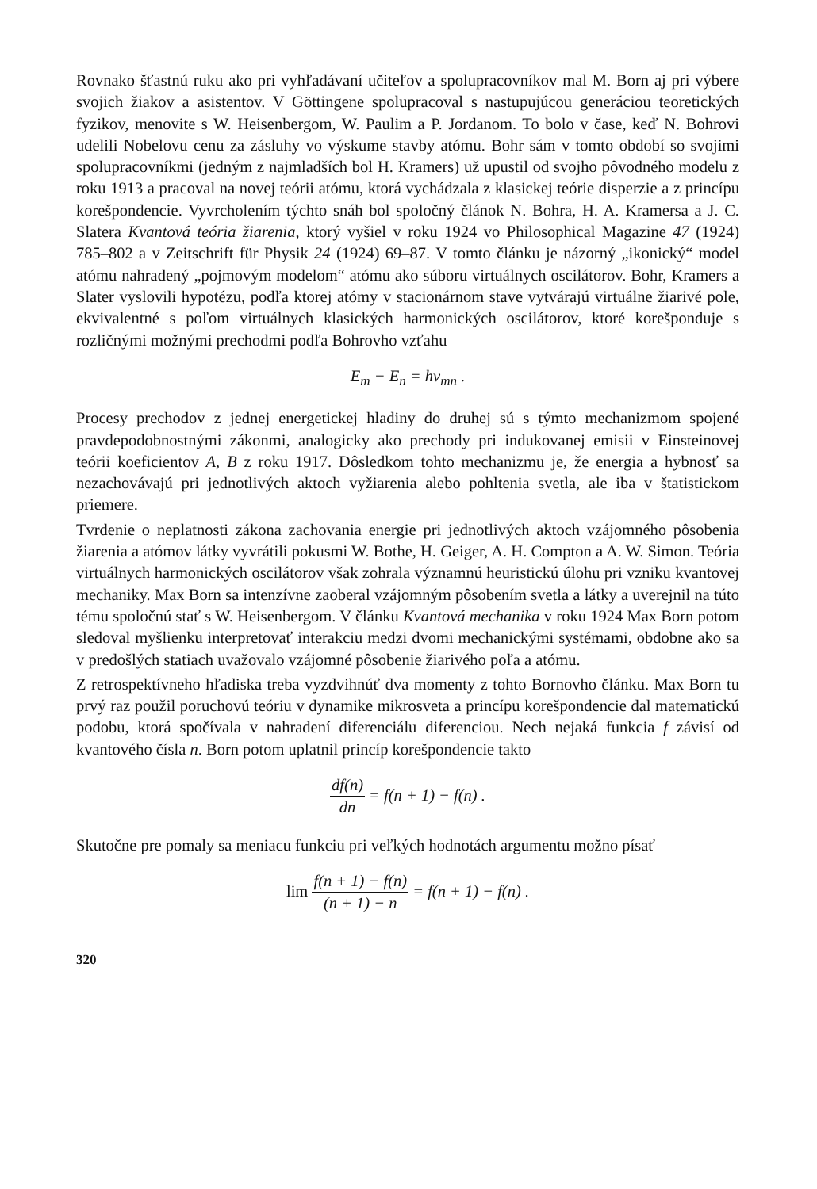Rovnako šťastnú ruku ako pri vyhľadávaní učiteľov a spolupracovníkov mal M. Born aj pri výbere svojich žiakov a asistentov. V Göttingene spolupracoval s nastupujúcou generáciou teoretických fyzikov, menovite s W. Heisenbergom, W. Paulim a P. Jordanom. To bolo v čase, keď N. Bohrovi udelili Nobelovu cenu za zásluhy vo výskume stavby atómu. Bohr sám v tomto období so svojimi spolupracovníkmi (jedným z najmladších bol H. Kramers) už upustil od svojho pôvodného modelu z roku 1913 a pracoval na novej teórii atómu, ktorá vychádzala z klasickej teórie disperzie a z princípu korešpondencie. Vyvrcholením týchto snáh bol spoločný článok N. Bohra, H. A. Kramersa a J. C. Slatera Kvantová teória žiarenia, ktorý vyšiel v roku 1924 vo Philosophical Magazine 47 (1924) 785–802 a v Zeitschrift für Physik 24 (1924) 69–87. V tomto článku je názorný „ikonický“ model atómu nahradený „pojmovým modelom“ atómu ako súboru virtuálnych oscilátorov. Bohr, Kramers a Slater vyslovili hypotézu, podľa ktorej atómy v stacionárnom stave vytvárajú virtuálne žiarivé pole, ekvivalentné s poľom virtuálnych klasických harmonických oscilátorov, ktoré korešponduje s rozličnými možnými prechodmi podľa Bohrovho vzťahu
E<sub>m</sub> − E<sub>n</sub> = hν<sub>mn</sub> .
Procesy prechodov z jednej energetickej hladiny do druhej sú s týmto mechanizmom spojené pravdepodobnostnými zákonmi, analogicky ako prechody pri indukovanej emisii v Einsteinovej teórii koeficientov A, B z roku 1917. Dôsledkom tohto mechanizmu je, že energia a hybnosť sa nezachovávajú pri jednotlivých aktoch vyžiarenia alebo pohltenia svetla, ale iba v štatistickom priemere.
Tvrdenie o neplatnosti zákona zachovania energie pri jednotlivých aktoch vzájomného pôsobenia žiarenia a atómov látky vyvrátili pokusmi W. Bothe, H. Geiger, A. H. Compton a A. W. Simon. Teória virtuálnych harmonických oscilátorov však zohrala významnú heuristickú úlohu pri vzniku kvantovej mechaniky. Max Born sa intenzívne zaoberal vzájomným pôsobením svetla a látky a uverejnil na túto tému spoločnú stať s W. Heisenbergom. V článku Kvantová mechanika v roku 1924 Max Born potom sledoval myšlienku interpretovať interakciu medzi dvomi mechanickými systémami, obdobne ako sa v predošlých statiach uvažovalo vzájomné pôsobenie žiarivého poľa a atómu.
Z retrospektívneho hľadiska treba vyzdvihnúť dva momenty z tohto Bornovho článku. Max Born tu prvý raz použil poruchovú teóriu v dynamike mikrosveta a princípu korešpondencie dal matematickú podobu, ktorá spočívala v nahradení diferenciálu diferenciou. Nech nejaká funkcia f závisí od kvantového čísla n. Born potom uplatnil princíp korešpondencie takto
df(n) dn = f(n + 1) − f(n) .
Skutočne pre pomaly sa meniacu funkciu pri veľkých hodnotách argumentu možno písať
lim f(n + 1) − f(n) (n + 1) − n = f(n + 1) − f(n) .
320